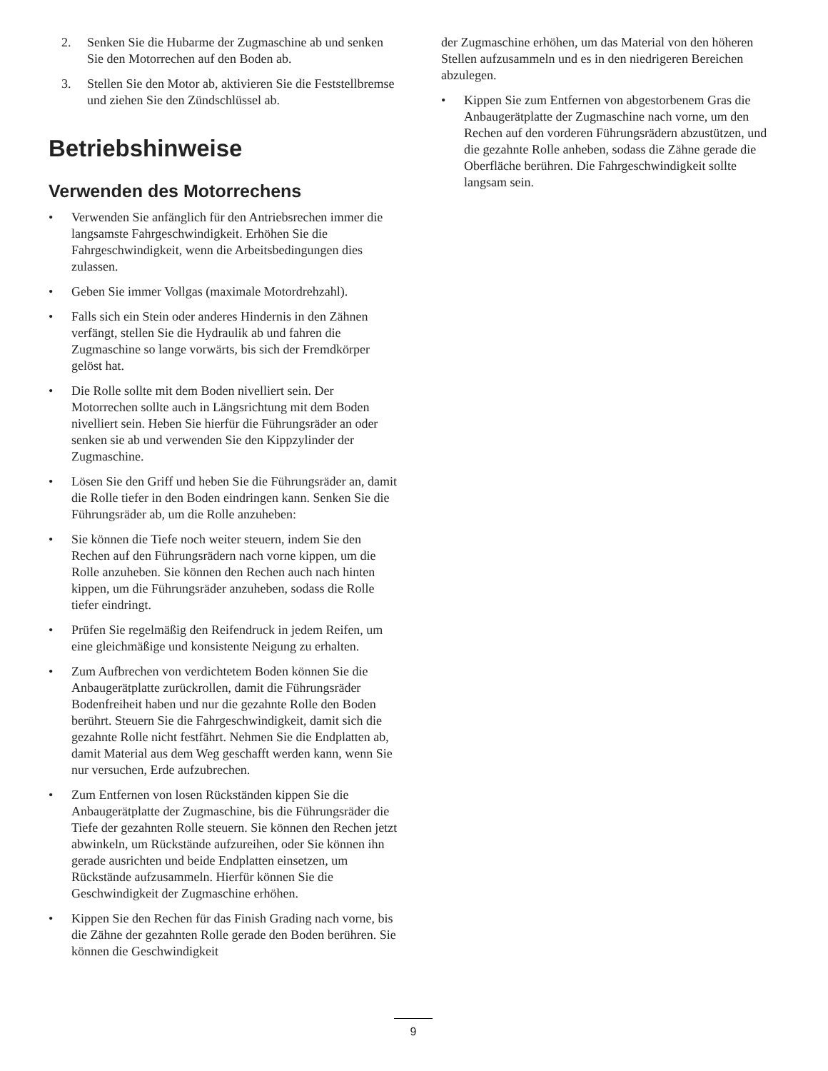2. Senken Sie die Hubarme der Zugmaschine ab und senken Sie den Motorrechen auf den Boden ab.
3. Stellen Sie den Motor ab, aktivieren Sie die Feststellbremse und ziehen Sie den Zündschlüssel ab.
Betriebshinweise
Verwenden des Motorrechens
• Verwenden Sie anfänglich für den Antriebsrechen immer die langsamste Fahrgeschwindigkeit. Erhöhen Sie die Fahrgeschwindigkeit, wenn die Arbeitsbedingungen dies zulassen.
• Geben Sie immer Vollgas (maximale Motordrehzahl).
• Falls sich ein Stein oder anderes Hindernis in den Zähnen verfängt, stellen Sie die Hydraulik ab und fahren die Zugmaschine so lange vorwärts, bis sich der Fremdkörper gelöst hat.
• Die Rolle sollte mit dem Boden nivelliert sein. Der Motorrechen sollte auch in Längsrichtung mit dem Boden nivelliert sein. Heben Sie hierfür die Führungsräder an oder senken sie ab und verwenden Sie den Kippzylinder der Zugmaschine.
• Lösen Sie den Griff und heben Sie die Führungsräder an, damit die Rolle tiefer in den Boden eindringen kann. Senken Sie die Führungsräder ab, um die Rolle anzuheben:
• Sie können die Tiefe noch weiter steuern, indem Sie den Rechen auf den Führungsrädern nach vorne kippen, um die Rolle anzuheben. Sie können den Rechen auch nach hinten kippen, um die Führungsräder anzuheben, sodass die Rolle tiefer eindringt.
• Prüfen Sie regelmäßig den Reifendruck in jedem Reifen, um eine gleichmäßige und konsistente Neigung zu erhalten.
• Zum Aufbrechen von verdichtetem Boden können Sie die Anbaugerätplatte zurückrollen, damit die Führungsräder Bodenfreiheit haben und nur die gezahnte Rolle den Boden berührt. Steuern Sie die Fahrgeschwindigkeit, damit sich die gezahnte Rolle nicht festfährt. Nehmen Sie die Endplatten ab, damit Material aus dem Weg geschafft werden kann, wenn Sie nur versuchen, Erde aufzubrechen.
• Zum Entfernen von losen Rückständen kippen Sie die Anbaugerätplatte der Zugmaschine, bis die Führungsräder die Tiefe der gezahnten Rolle steuern. Sie können den Rechen jetzt abwinkeln, um Rückstände aufzureihen, oder Sie können ihn gerade ausrichten und beide Endplatten einsetzen, um Rückstände aufzusammeln. Hierfür können Sie die Geschwindigkeit der Zugmaschine erhöhen.
• Kippen Sie den Rechen für das Finish Grading nach vorne, bis die Zähne der gezahnten Rolle gerade den Boden berühren. Sie können die Geschwindigkeit
der Zugmaschine erhöhen, um das Material von den höheren Stellen aufzusammeln und es in den niedrigeren Bereichen abzulegen.
• Kippen Sie zum Entfernen von abgestorbenem Gras die Anbaugerätplatte der Zugmaschine nach vorne, um den Rechen auf den vorderen Führungsrädern abzustützen, und die gezahnte Rolle anheben, sodass die Zähne gerade die Oberfläche berühren. Die Fahrgeschwindigkeit sollte langsam sein.
9